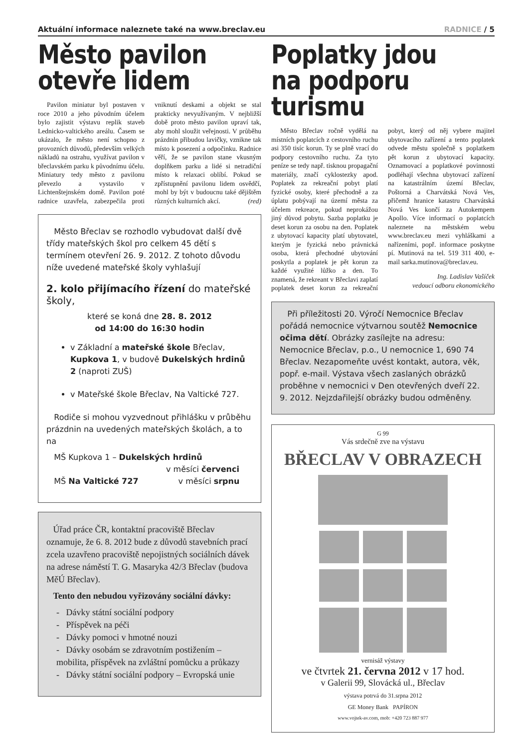Aktuální informace naleznete také na www.breclav.eu RADNICE / 5
Město pavilon
otevře lidem
Pavilon miniatur byl postaven v roce 2010 a jeho původním účelem bylo zajistit výstavu replik staveb Lednicko-valtického areálu. Časem se ukázalo, že město není schopno z provozních důvodů, především velkých nákladů na ostrahu, využívat pavilon v břeclavském parku k původnímu účelu. Miniatury tedy město z pavilonu převezlo a vystavilo v Lichtenštejnském domě. Pavilon poté radnice uzavřela, zabezpečila proti vniknutí deskami a objekt se stal prakticky nevyužívaným. V nejbližší době proto město pavilon upraví tak, aby mohl sloužit veřejnosti. V průběhu prázdnin přibudou lavičky, vznikne tak místo k posezení a odpočinku. Radnice věří, že se pavilon stane vkusným doplňkem parku a lidé si netradiční místo k relaxaci oblíbí. Pokud se zpřístupnění pavilonu lidem osvědčí, mohl by být v budoucnu také dějištěm různých kulturních akcí. (red)
Město Břeclav se rozhodlo vybudovat další dvě třídy mateřských škol pro celkem 45 dětí s termínem otevření 26. 9. 2012. Z tohoto důvodu níže uvedené mateřské školy vyhlašují
2. kolo přijímacího řízení do mateřské školy,
které se koná dne 28. 8. 2012
od 14:00 do 16:30 hodin
v Základní a mateřské škole Břeclav, Kupkova 1, v budově Dukelských hrdinů 2 (naproti ZUŠ)
v Mateřské škole Břeclav, Na Valtické 727.
Rodiče si mohou vyzvednout přihlášku v průběhu prázdnin na uvedených mateřských školách, a to na
MŠ Kupkova 1 – Dukelských hrdinů
v měsíci červenci
MŠ Na Valtické 727 v měsíci srpnu
Úřad práce ČR, kontaktní pracoviště Břeclav oznamuje, že 6. 8. 2012 bude z důvodů stavebních prací zcela uzavřeno pracoviště nepojistných sociálních dávek na adrese náměstí T. G. Masaryka 42/3 Břeclav (budova MěÚ Břeclav).
Tento den nebudou vyřizovány sociální dávky:
- Dávky státní sociální podpory
- Příspěvek na péči
- Dávky pomoci v hmotné nouzi
- Dávky osobám se zdravotním postižením – mobilita, příspěvek na zvláštní pomůcku a průkazy
- Dávky státní sociální podpory – Evropská unie
Poplatky jdou
na podporu turismu
Město Břeclav ročně vydělá na místních poplatcích z cestovního ruchu asi 350 tisíc korun. Ty se plně vrací do podpory cestovního ruchu. Za tyto peníze se tedy např. tisknou propagační materiály, značí cyklostezky apod. Poplatek za rekreační pobyt platí fyzické osoby, které přechodně a za úplatu pobývají na území města za účelem rekreace, pokud neprokážou jiný důvod pobytu. Sazba poplatku je deset korun za osobu na den. Poplatek z ubytovací kapacity platí ubytovatel, kterým je fyzická nebo právnická osoba, která přechodné ubytování poskytla a poplatek je pět korun za každé využité lůžko a den. To znamená, že rekreant v Břeclavi zaplatí poplatek deset korun za rekreační pobyt, který od něj vybere majitel ubytovacího zařízení a tento poplatek odvede městu společně s poplatkem pět korun z ubytovací kapacity. Oznamovací a poplatkové povinnosti podléhají všechna ubytovací zařízení na katastrálním území Břeclav, Poštorná a Charvátská Nová Ves, přičemž hranice katastru Charvátská Nová Ves končí za Autokempem Apollo. Více informací o poplatcích naleznete na městském webu www.breclav.eu mezi vyhláškami a nařízeními, popř. informace poskytne pí. Mutinová na tel. 519 311 400, e-mail sarka.mutinova@breclav.eu.
Ing. Ladislav Vašíček
vedoucí odboru ekonomického
Při příležitosti 20. Výročí Nemocnice Břeclav pořádá nemocnice výtvarnou soutěž Nemocnice očima dětí. Obrázky zasílejte na adresu: Nemocnice Břeclav, p.o., U nemocnice 1, 690 74 Břeclav. Nezapomeňte uvést kontakt, autora, věk, popř. e-mail. Výstava všech zaslaných obrázků proběhne v nemocnici v Den otevřených dveří 22. 9. 2012. Nejzdařilejší obrázky budou odměněny.
G 99
Vás srdečně zve na výstavu
BŘECLAV V OBRAZECH
vernisáž výstavy
ve čtvrtek 21. června 2012 v 17 hod.
v Galerii 99, Slovácká ul., Břeclav
výstava potrvá do 31.srpna 2012
GE Money Bank PAPÍRON
www.vojtek-av.com, mob: +420 723 887 977